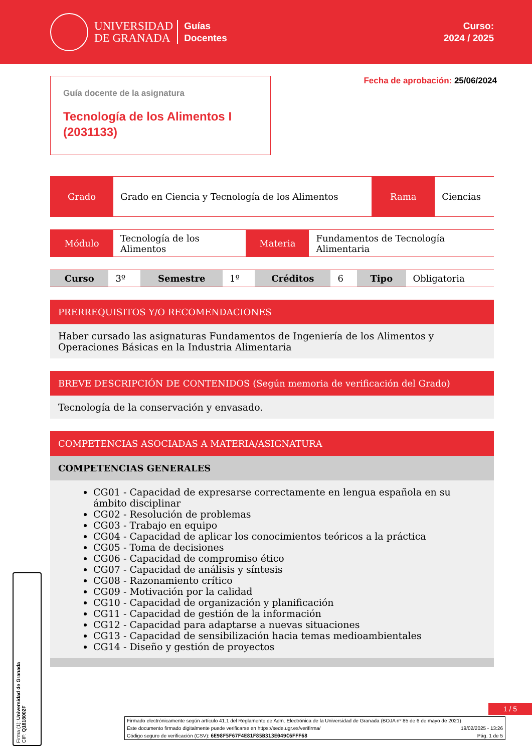UNIVERSIDAD
DE GRANADA
Guías
Docentes
Curso:
2024 / 2025
Guía docente de la asignatura
Tecnología de los Alimentos I (2031133)
Fecha de aprobación: 25/06/2024
| Grado | Grado en Ciencia y Tecnología de los Alimentos | Rama | Ciencias |
| Módulo | Tecnología de los Alimentos | Materia | Fundamentos de Tecnología Alimentaria |
| Curso | 3º | Semestre | 1º | Créditos | 6 | Tipo | Obligatoria |
PRERREQUISITOS Y/O RECOMENDACIONES
Haber cursado las asignaturas Fundamentos de Ingeniería de los Alimentos y Operaciones Básicas en la Industria Alimentaria
BREVE DESCRIPCIÓN DE CONTENIDOS (Según memoria de verificación del Grado)
Tecnología de la conservación y envasado.
COMPETENCIAS ASOCIADAS A MATERIA/ASIGNATURA
COMPETENCIAS GENERALES
CG01 - Capacidad de expresarse correctamente en lengua española en su ámbito disciplinar
CG02 - Resolución de problemas
CG03 - Trabajo en equipo
CG04 - Capacidad de aplicar los conocimientos teóricos a la práctica
CG05 - Toma de decisiones
CG06 - Capacidad de compromiso ético
CG07 - Capacidad de análisis y síntesis
CG08 - Razonamiento crítico
CG09 - Motivación por la calidad
CG10 - Capacidad de organización y planificación
CG11 - Capacidad de gestión de la información
CG12 - Capacidad para adaptarse a nuevas situaciones
CG13 - Capacidad de sensibilización hacia temas medioambientales
CG14 - Diseño y gestión de proyectos
1 / 5
Firma (1): Universidad de Granada
CIF: Q1818002F
Firmado electrónicamente según artículo 41.1 del Reglamento de Adm. Electrónica de la Universidad de Granada (BOJA nº 85 de 6 de mayo de 2021)
Este documento firmado digitalmente puede verificarse en https://sede.ugr.es/verifirma/ 19/02/2025 - 13:26
Código seguro de verificación (CSV): 6E98F5F67F4E81F85B313E049C6FFF68 Pág. 1 de 5